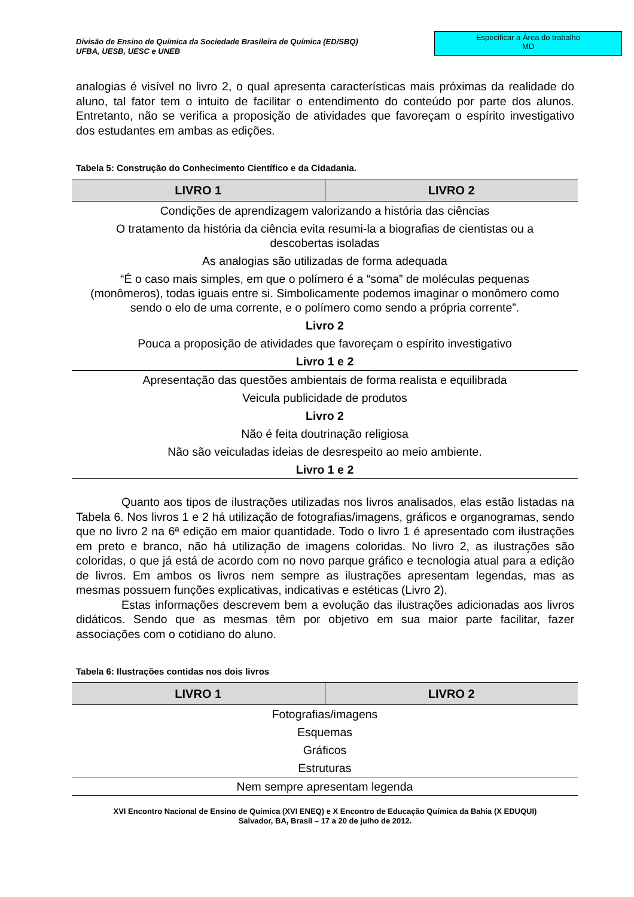Divisão de Ensino de Química da Sociedade Brasileira de Química (ED/SBQ)
UFBA, UESB, UESC e UNEB
Especificar a Área do trabalho
MD
analogias é visível no livro 2, o qual apresenta características mais próximas da realidade do aluno, tal fator tem o intuito de facilitar o entendimento do conteúdo por parte dos alunos. Entretanto, não se verifica a proposição de atividades que favoreçam o espírito investigativo dos estudantes em ambas as edições.
Tabela 5: Construção do Conhecimento Científico e da Cidadania.
| LIVRO 1 | LIVRO 2 |
| --- | --- |
| Condições de aprendizagem valorizando a história das ciências | |
| O tratamento da história da ciência evita resumi-la a biografias de cientistas ou a descobertas isoladas | |
| As analogias são utilizadas de forma adequada | |
| “É o caso mais simples, em que o polímero é a “soma” de moléculas pequenas (monômeros), todas iguais entre si. Simbolicamente podemos imaginar o monômero como sendo o elo de uma corrente, e o polímero como sendo a própria corrente”. | |
| Livro 2 | |
| Pouca a proposição de atividades que favoreçam o espírito investigativo | |
| Livro 1 e 2 | |
| Apresentação das questões ambientais de forma realista e equilibrada | |
| Veicula publicidade de produtos | |
| Livro 2 | |
| Não é feita doutrinação religiosa | |
| Não são veiculadas ideias de desrespeito ao meio ambiente. | |
| Livro 1 e 2 | |
Quanto aos tipos de ilustrações utilizadas nos livros analisados, elas estão listadas na Tabela 6. Nos livros 1 e 2 há utilização de fotografias/imagens, gráficos e organogramas, sendo que no livro 2 na 6ª edição em maior quantidade. Todo o livro 1 é apresentado com ilustrações em preto e branco, não há utilização de imagens coloridas. No livro 2, as ilustrações são coloridas, o que já está de acordo com no novo parque gráfico e tecnologia atual para a edição de livros. Em ambos os livros nem sempre as ilustrações apresentam legendas, mas as mesmas possuem funções explicativas, indicativas e estéticas (Livro 2).
Estas informações descrevem bem a evolução das ilustrações adicionadas aos livros didáticos. Sendo que as mesmas têm por objetivo em sua maior parte facilitar, fazer associações com o cotidiano do aluno.
Tabela 6: Ilustrações contidas nos dois livros
| LIVRO 1 | LIVRO 2 |
| --- | --- |
| Fotografias/imagens | |
| Esquemas | |
| Gráficos | |
| Estruturas | |
| Nem sempre apresentam legenda | |
XVI Encontro Nacional de Ensino de Química (XVI ENEQ) e X Encontro de Educação Química da Bahia (X EDUQUI)
Salvador, BA, Brasil – 17 a 20 de julho de 2012.